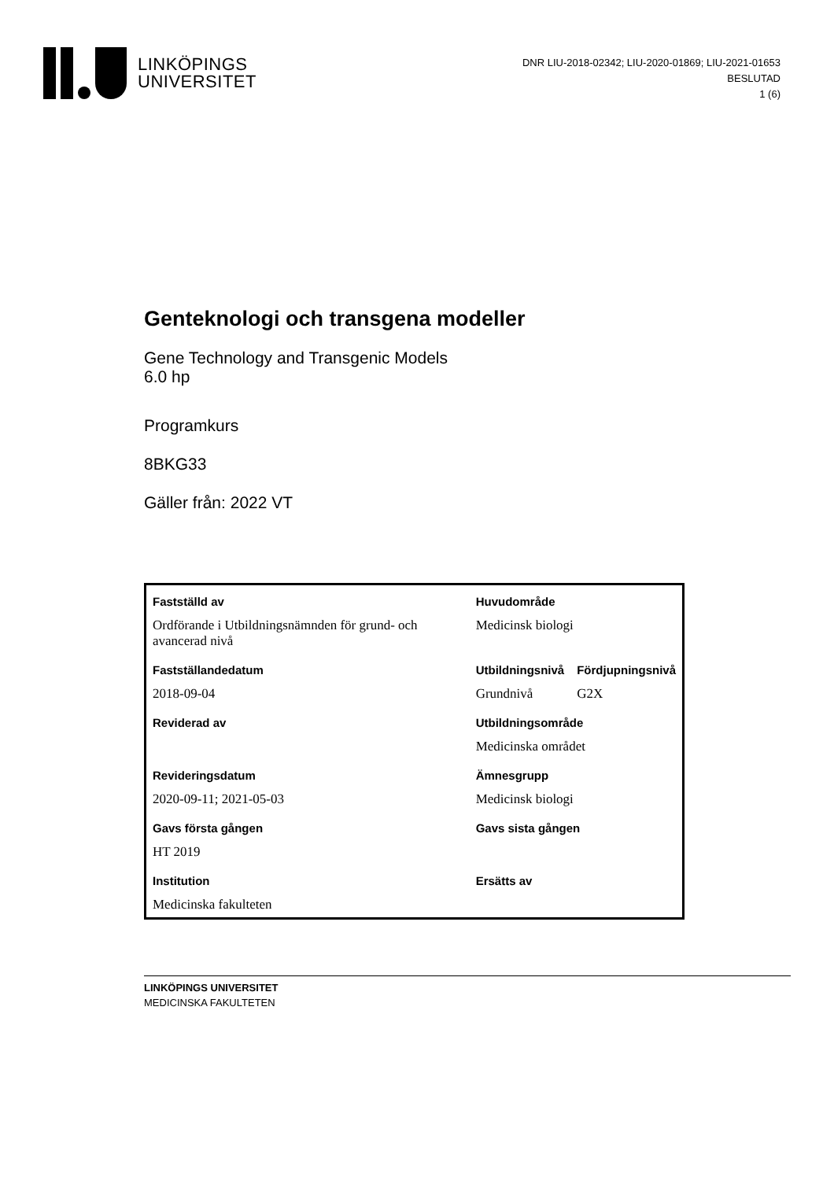LINKÖPINGS
UNIVERSITET
DNR LIU-2018-02342; LIU-2020-01869; LIU-2021-01653
BESLUTAD
1 (6)
Genteknologi och transgena modeller
Gene Technology and Transgenic Models
6.0 hp
Programkurs
8BKG33
Gäller från: 2022 VT
| Fastställd av | Huvudområde | |
| Ordförande i Utbildningsnämnden för grund- och avancerad nivå | Medicinsk biologi | |
| Fastställandedatum | Utbildningsnivå | Fördjupningsnivå |
| 2018-09-04 | Grundnivå | G2X |
| Reviderad av | Utbildningsområde | |
| | Medicinska området | |
| Revideringsdatum | Ämnesgrupp | |
| 2020-09-11; 2021-05-03 | Medicinsk biologi | |
| Gavs första gången | Gavs sista gången | |
| HT 2019 | | |
| Institution | Ersätts av | |
| Medicinska fakulteten | | |
LINKÖPINGS UNIVERSITET
MEDICINSKA FAKULTETEN